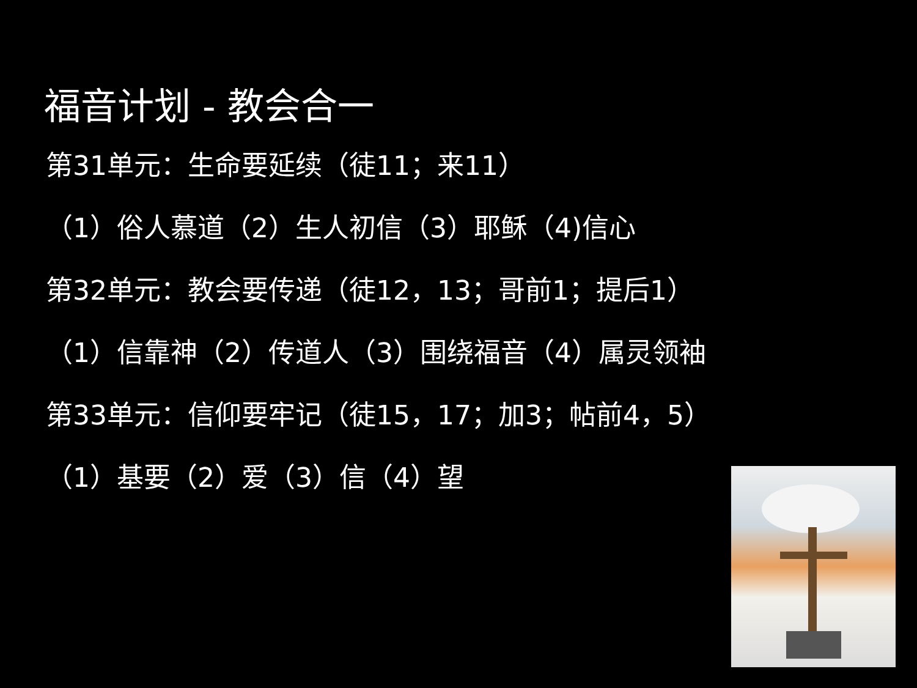福音计划 - 教会合一
第31单元：生命要延续（徒11；来11）
（1）俗人慕道（2）生人初信（3）耶稣（4)信心
第32单元：教会要传递（徒12，13；哥前1；提后1）
（1）信靠神（2）传道人（3）围绕福音（4）属灵领袖
第33单元：信仰要牢记（徒15，17；加3；帖前4，5）
（1）基要（2）爱（3）信（4）望